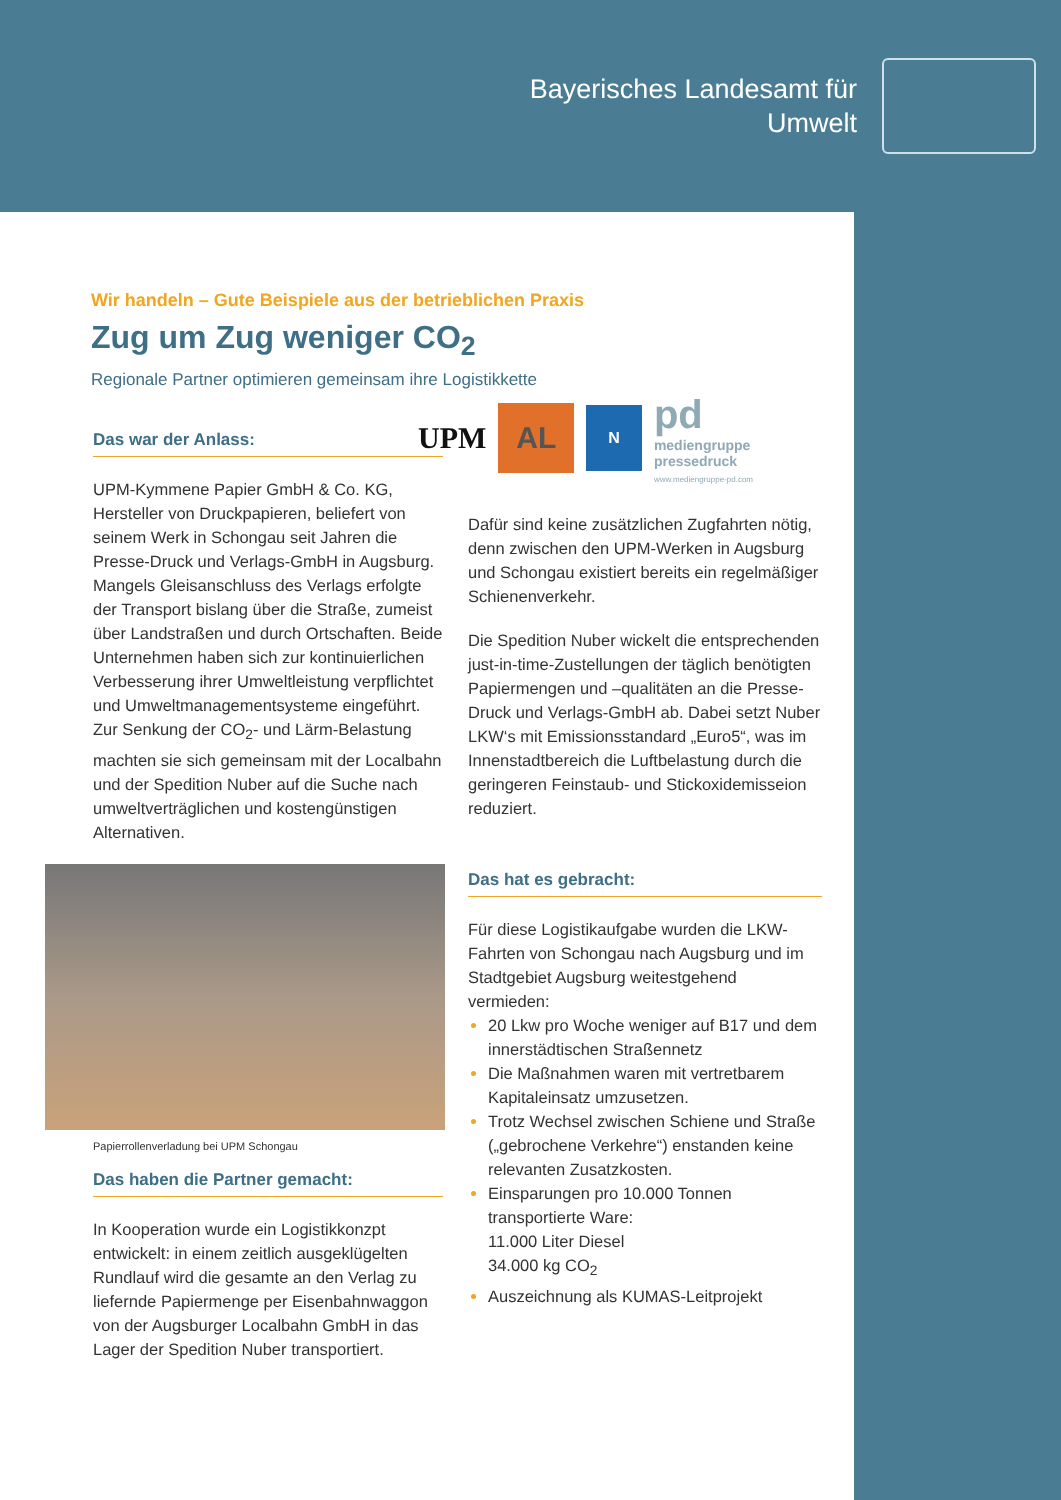Bayerisches Landesamt für
Umwelt
Wir handeln – Gute Beispiele aus der betrieblichen Praxis
Zug um Zug weniger CO<sub>2</sub>
Regionale Partner optimieren gemeinsam ihre Logistikkette
Das war der Anlass:
UPM-Kymmene Papier GmbH & Co. KG, Hersteller von Druckpapieren, beliefert von seinem Werk in Schongau seit Jahren die Presse-Druck und Verlags-GmbH in Augsburg. Mangels Gleisanschluss des Verlags erfolgte der Transport bislang über die Straße, zumeist über Landstraßen und durch Ortschaften. Beide Unternehmen haben sich zur kontinuierlichen Verbesserung ihrer Umweltleistung verpflichtet und Umweltmanagementsysteme eingeführt. Zur Senkung der CO<sub>2</sub>- und Lärm-Belastung machten sie sich gemeinsam mit der Localbahn und der Spedition Nuber auf die Suche nach umweltverträglichen und kostengünstigen Alternativen.
Papierrollenverladung bei UPM Schongau
Das haben die Partner gemacht:
In Kooperation wurde ein Logistikkonzpt entwickelt: in einem zeitlich ausgeklügelten Rundlauf wird die gesamte an den Verlag zu liefernde Papiermenge per Eisenbahnwaggon von der Augsburger Localbahn GmbH in das Lager der Spedition Nuber transportiert.
UPM
AL
N
pd
mediengruppe
pressedruck
www.mediengruppe-pd.com
Dafür sind keine zusätzlichen Zugfahrten nötig, denn zwischen den UPM-Werken in Augsburg und Schongau existiert bereits ein regelmäßiger Schienenverkehr.
Die Spedition Nuber wickelt die entsprechenden just-in-time-Zustellungen der täglich benötigten Papiermengen und –qualitäten an die Presse-Druck und Verlags-GmbH ab. Dabei setzt Nuber LKW‘s mit Emissionsstandard „Euro5“, was im Innenstadtbereich die Luftbelastung durch die geringeren Feinstaub- und Stickoxidemisseion reduziert.
Das hat es gebracht:
Für diese Logistikaufgabe wurden die LKW-Fahrten von Schongau nach Augsburg und im Stadtgebiet Augsburg weitestgehend vermieden:
20 Lkw pro Woche weniger auf B17 und dem innerstädtischen Straßennetz
Die Maßnahmen waren mit vertretbarem Kapitaleinsatz umzusetzen.
Trotz Wechsel zwischen Schiene und Straße („gebrochene Verkehre“) enstanden keine relevanten Zusatzkosten.
Einsparungen pro 10.000 Tonnen transportierte Ware:
11.000 Liter Diesel
34.000 kg CO<sub>2</sub>
Auszeichnung als KUMAS-Leitprojekt